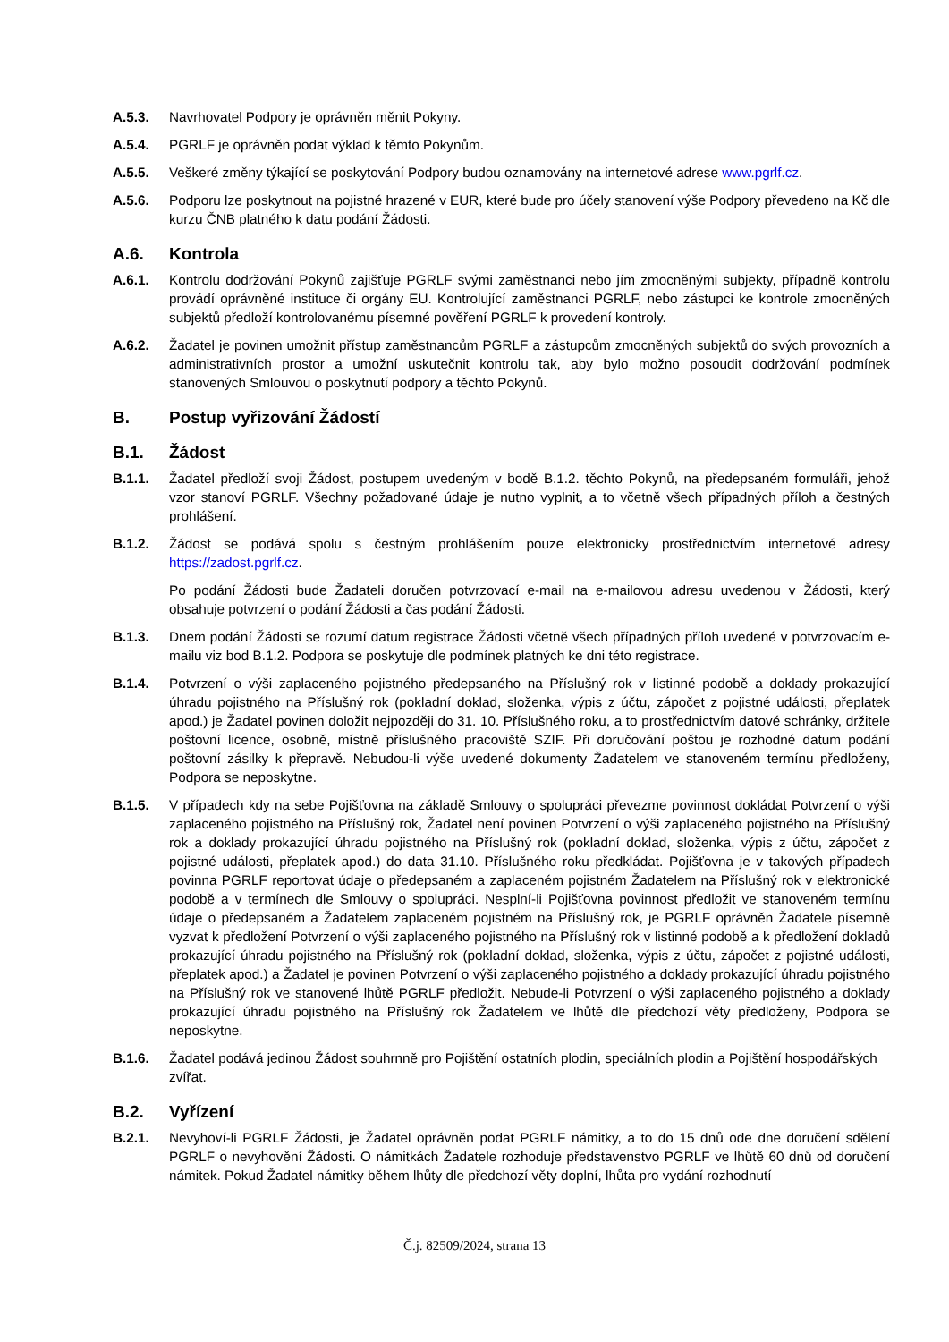A.5.3. Navrhovatel Podpory je oprávněn měnit Pokyny.
A.5.4. PGRLF je oprávněn podat výklad k těmto Pokynům.
A.5.5. Veškeré změny týkající se poskytování Podpory budou oznamovány na internetové adrese www.pgrlf.cz.
A.5.6. Podporu lze poskytnout na pojistné hrazené v EUR, které bude pro účely stanovení výše Podpory převedeno na Kč dle kurzu ČNB platného k datu podání Žádosti.
A.6. Kontrola
A.6.1. Kontrolu dodržování Pokynů zajišťuje PGRLF svými zaměstnanci nebo jím zmocněnými subjekty, případně kontrolu provádí oprávněné instituce či orgány EU. Kontrolující zaměstnanci PGRLF, nebo zástupci ke kontrole zmocněných subjektů předloží kontrolovanému písemné pověření PGRLF k provedení kontroly.
A.6.2. Žadatel je povinen umožnit přístup zaměstnancům PGRLF a zástupcům zmocněných subjektů do svých provozních a administrativních prostor a umožní uskutečnit kontrolu tak, aby bylo možno posoudit dodržování podmínek stanovených Smlouvou o poskytnutí podpory a těchto Pokynů.
B. Postup vyřizování Žádostí
B.1. Žádost
B.1.1. Žadatel předloží svoji Žádost, postupem uvedeným v bodě B.1.2. těchto Pokynů, na předepsaném formuláři, jehož vzor stanoví PGRLF. Všechny požadované údaje je nutno vyplnit, a to včetně všech případných příloh a čestných prohlášení.
B.1.2. Žádost se podává spolu s čestným prohlášením pouze elektronicky prostřednictvím internetové adresy https://zadost.pgrlf.cz.
Po podání Žádosti bude Žadateli doručen potvrzovací e-mail na e-mailovou adresu uvedenou v Žádosti, který obsahuje potvrzení o podání Žádosti a čas podání Žádosti.
B.1.3. Dnem podání Žádosti se rozumí datum registrace Žádosti včetně všech případných příloh uvedené v potvrzovacím e-mailu viz bod B.1.2. Podpora se poskytuje dle podmínek platných ke dni této registrace.
B.1.4. Potvrzení o výši zaplaceného pojistného předepsaného na Příslušný rok v listinné podobě a doklady prokazující úhradu pojistného na Příslušný rok (pokladní doklad, složenka, výpis z účtu, zápočet z pojistné události, přeplatek apod.) je Žadatel povinen doložit nejpozději do 31. 10. Příslušného roku, a to prostřednictvím datové schránky, držitele poštovní licence, osobně, místně příslušného pracoviště SZIF. Při doručování poštou je rozhodné datum podání poštovní zásilky k přepravě. Nebudou-li výše uvedené dokumenty Žadatelem ve stanoveném termínu předloženy, Podpora se neposkytne.
B.1.5. V případech kdy na sebe Pojišťovna na základě Smlouvy o spolupráci převezme povinnost dokládat Potvrzení o výši zaplaceného pojistného na Příslušný rok, Žadatel není povinen Potvrzení o výši zaplaceného pojistného na Příslušný rok a doklady prokazující úhradu pojistného na Příslušný rok (pokladní doklad, složenka, výpis z účtu, zápočet z pojistné události, přeplatek apod.) do data 31.10. Příslušného roku předkládat. Pojišťovna je v takových případech povinna PGRLF reportovat údaje o předepsaném a zaplaceném pojistném Žadatelem na Příslušný rok v elektronické podobě a v termínech dle Smlouvy o spolupráci. Nesplní-li Pojišťovna povinnost předložit ve stanoveném termínu údaje o předepsaném a Žadatelem zaplaceném pojistném na Příslušný rok, je PGRLF oprávněn Žadatele písemně vyzvat k předložení Potvrzení o výši zaplaceného pojistného na Příslušný rok v listinné podobě a k předložení dokladů prokazující úhradu pojistného na Příslušný rok (pokladní doklad, složenka, výpis z účtu, zápočet z pojistné události, přeplatek apod.) a Žadatel je povinen Potvrzení o výši zaplaceného pojistného a doklady prokazující úhradu pojistného na Příslušný rok ve stanovené lhůtě PGRLF předložit. Nebude-li Potvrzení o výši zaplaceného pojistného a doklady prokazující úhradu pojistného na Příslušný rok Žadatelem ve lhůtě dle předchozí věty předloženy, Podpora se neposkytne.
B.1.6. Žadatel podává jedinou Žádost souhrnně pro Pojištění ostatních plodin, speciálních plodin a Pojištění hospodářských zvířat.
B.2. Vyřízení
B.2.1. Nevyhoví-li PGRLF Žádosti, je Žadatel oprávněn podat PGRLF námitky, a to do 15 dnů ode dne doručení sdělení PGRLF o nevyhovění Žádosti. O námitkách Žadatele rozhoduje představenstvo PGRLF ve lhůtě 60 dnů od doručení námitek. Pokud Žadatel námitky během lhůty dle předchozí věty doplní, lhůta pro vydání rozhodnutí
Č.j. 82509/2024, strana 13